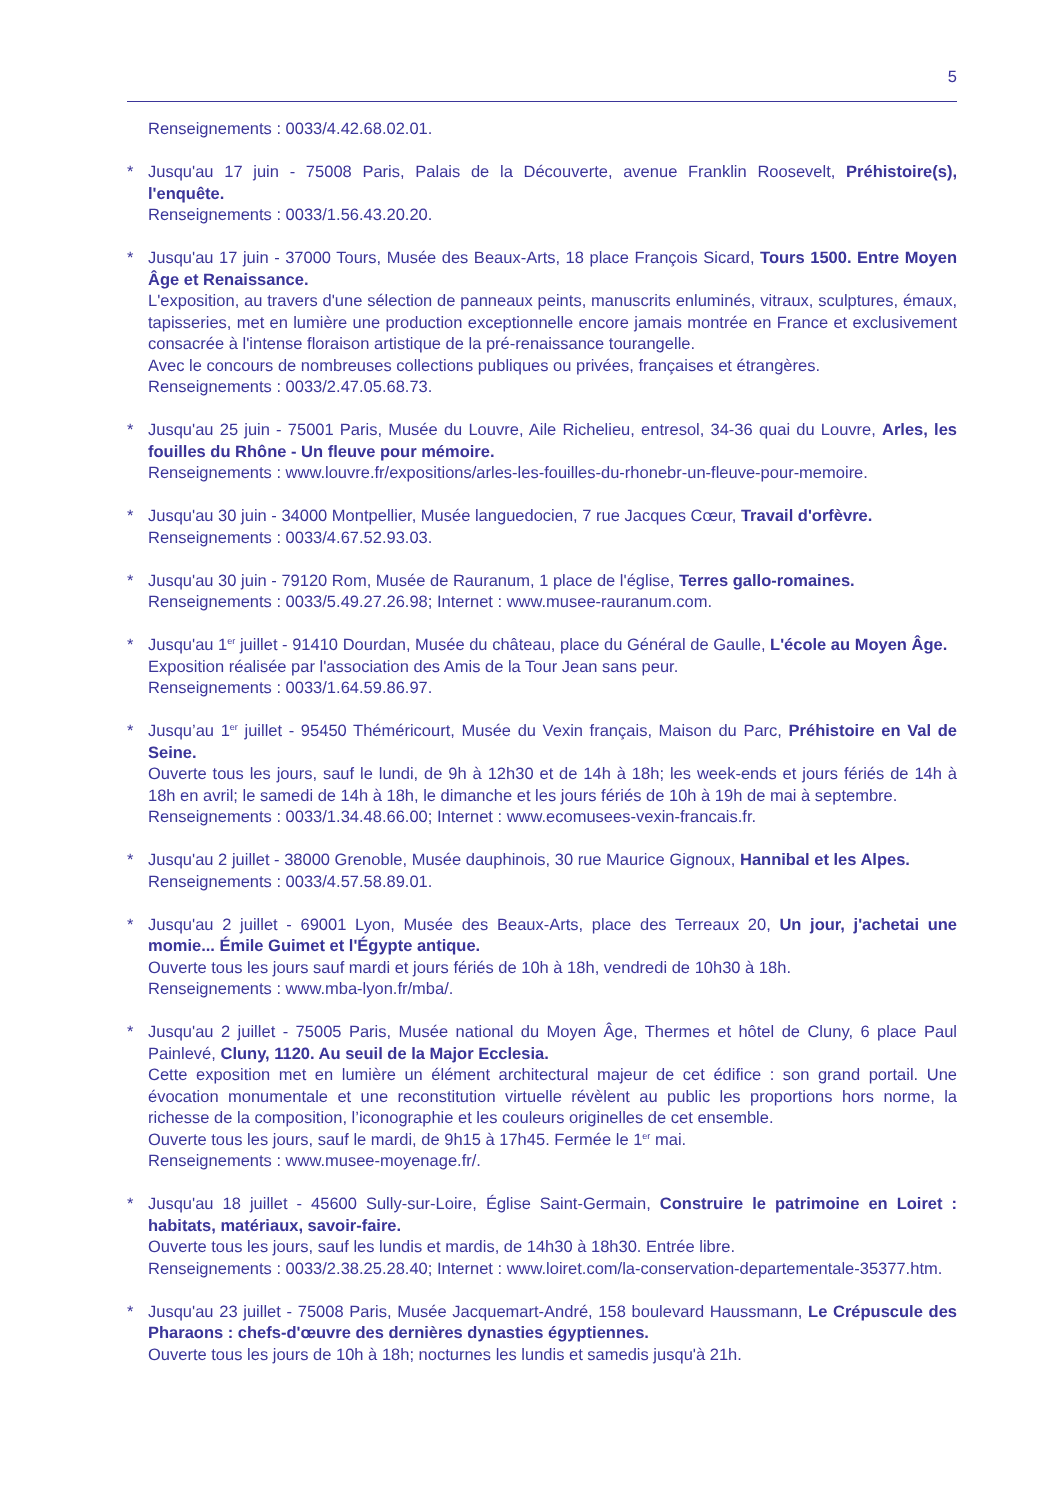5
Renseignements : 0033/4.42.68.02.01.
*
Jusqu'au 17 juin - 75008 Paris, Palais de la Découverte, avenue Franklin Roosevelt, Préhistoire(s), l'enquête.
Renseignements : 0033/1.56.43.20.20.
*
Jusqu'au 17 juin - 37000 Tours, Musée des Beaux-Arts, 18 place François Sicard, Tours 1500. Entre Moyen Âge et Renaissance.
L'exposition, au travers d'une sélection de panneaux peints, manuscrits enluminés, vitraux, sculptures, émaux, tapisseries, met en lumière une production exceptionnelle encore jamais montrée en France et exclusivement consacrée à l'intense floraison artistique de la pré-renaissance tourangelle.
Avec le concours de nombreuses collections publiques ou privées, françaises et étrangères.
Renseignements : 0033/2.47.05.68.73.
*
Jusqu'au 25 juin - 75001 Paris, Musée du Louvre, Aile Richelieu, entresol, 34-36 quai du Louvre, Arles, les fouilles du Rhône - Un fleuve pour mémoire.
Renseignements : www.louvre.fr/expositions/arles-les-fouilles-du-rhonebr-un-fleuve-pour-memoire.
*
Jusqu'au 30 juin - 34000 Montpellier, Musée languedocien, 7 rue Jacques Cœur, Travail d'orfèvre.
Renseignements : 0033/4.67.52.93.03.
*
Jusqu'au 30 juin - 79120 Rom, Musée de Rauranum, 1 place de l'église, Terres gallo-romaines.
Renseignements : 0033/5.49.27.26.98; Internet : www.musee-rauranum.com.
*
Jusqu'au 1<sup>er</sup> juillet - 91410 Dourdan, Musée du château, place du Général de Gaulle, L'école au Moyen Âge.
Exposition réalisée par l'association des Amis de la Tour Jean sans peur.
Renseignements : 0033/1.64.59.86.97.
*
Jusqu’au 1<sup>er</sup> juillet - 95450 Théméricourt, Musée du Vexin français, Maison du Parc, Préhistoire en Val de Seine.
Ouverte tous les jours, sauf le lundi, de 9h à 12h30 et de 14h à 18h; les week-ends et jours fériés de 14h à 18h en avril; le samedi de 14h à 18h, le dimanche et les jours fériés de 10h à 19h de mai à septembre.
Renseignements : 0033/1.34.48.66.00; Internet : www.ecomusees-vexin-francais.fr.
*
Jusqu'au 2 juillet - 38000 Grenoble, Musée dauphinois, 30 rue Maurice Gignoux, Hannibal et les Alpes.
Renseignements : 0033/4.57.58.89.01.
*
Jusqu'au 2 juillet - 69001 Lyon, Musée des Beaux-Arts, place des Terreaux 20, Un jour, j'achetai une momie... Émile Guimet et l'Égypte antique.
Ouverte tous les jours sauf mardi et jours fériés de 10h à 18h, vendredi de 10h30 à 18h.
Renseignements : www.mba-lyon.fr/mba/.
*
Jusqu'au 2 juillet - 75005 Paris, Musée national du Moyen Âge, Thermes et hôtel de Cluny, 6 place Paul Painlevé, Cluny, 1120. Au seuil de la Major Ecclesia.
Cette exposition met en lumière un élément architectural majeur de cet édifice : son grand portail. Une évocation monumentale et une reconstitution virtuelle révèlent au public les proportions hors norme, la richesse de la composition, l’iconographie et les couleurs originelles de cet ensemble.
Ouverte tous les jours, sauf le mardi, de 9h15 à 17h45. Fermée le 1<sup>er</sup> mai.
Renseignements : www.musee-moyenage.fr/.
*
Jusqu'au 18 juillet - 45600 Sully-sur-Loire, Église Saint-Germain, Construire le patrimoine en Loiret : habitats, matériaux, savoir-faire.
Ouverte tous les jours, sauf les lundis et mardis, de 14h30 à 18h30. Entrée libre.
Renseignements : 0033/2.38.25.28.40; Internet : www.loiret.com/la-conservation-departementale-35377.htm.
*
Jusqu'au 23 juillet - 75008 Paris, Musée Jacquemart-André, 158 boulevard Haussmann, Le Crépuscule des Pharaons : chefs-d'œuvre des dernières dynasties égyptiennes.
Ouverte tous les jours de 10h à 18h; nocturnes les lundis et samedis jusqu'à 21h.